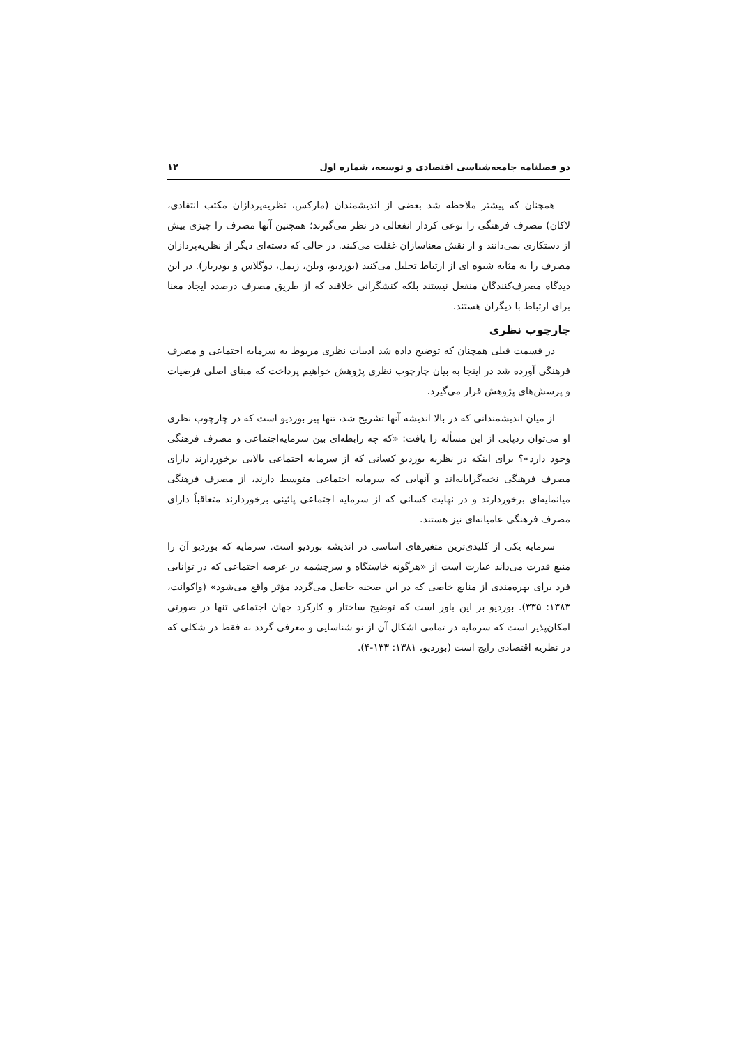دو فصلنامه جامعه‌شناسی اقتصادی و توسعه، شماره اول ۱۲
همچنان که پیشتر ملاحظه شد بعضی از اندیشمندان (مارکس، نظریه‌پردازان مکتب انتقادی، لاکان) مصرف فرهنگی را نوعی کردار انفعالی در نظر می‌گیرند؛ همچنین آنها مصرف را چیزی بیش از دستکاری نمی‌دانند و از نقش معناسازان غفلت می‌کنند. در حالی که دسته‌ای دیگر از نظریه‌پردازان مصرف را به مثابه شیوه ای از ارتباط تحلیل می‌کنید (بوردیو، وبلن، زیمل، دوگلاس و بودریار). در این دیدگاه مصرف‌کنندگان منفعل نیستند بلکه کنشگرانی خلاقند که از طریق مصرف درصدد ایجاد معنا برای ارتباط با دیگران هستند.
چارچوب نظری
در قسمت قبلی همچنان که توضیح داده شد ادبیات نظری مربوط به سرمایه اجتماعی و مصرف فرهنگی آورده شد در اینجا به بیان چارچوب نظری پژوهش خواهیم پرداخت که مبنای اصلی فرضیات و پرسش‌های پژوهش قرار می‌گیرد.
از میان اندیشمندانی که در بالا اندیشه آنها تشریح شد، تنها پیر بوردیو است که در چارچوب نظری او می‌توان ردپایی از این مسأله را یافت: «که چه رابطه‌ای بین سرمایه‌اجتماعی و مصرف فرهنگی وجود دارد»؟ برای اینکه در نظریه بوردیو کسانی که از سرمایه اجتماعی بالایی برخوردارند دارای مصرف فرهنگی نخبه‌گرایانه‌اند و آنهایی که سرمایه اجتماعی متوسط دارند، از مصرف فرهنگی میانمایه‌ای برخوردارند و در نهایت کسانی که از سرمایه اجتماعی پائینی برخوردارند متعاقباً دارای مصرف فرهنگی عامیانه‌ای نیز هستند.
سرمایه یکی از کلیدی‌ترین متغیرهای اساسی در اندیشه بوردیو است. سرمایه که بوردیو آن را منبع قدرت می‌داند عبارت است از «هرگونه خاستگاه و سرچشمه در عرصه اجتماعی که در توانایی فرد برای بهره‌مندی از منابع خاصی که در این صحنه حاصل می‌گردد مؤثر واقع می‌شود» (واکوانت، ۱۳۸۳: ۳۳۵). بوردیو بر این باور است که توضیح ساختار و کارکرد جهان اجتماعی تنها در صورتی امکان‌پذیر است که سرمایه در تمامی اشکال آن از نو شناسایی و معرفی گردد نه فقط در شکلی که در نظریه اقتصادی رایج است (بوردیو، ۱۳۸۱: ۱۳۳-۴).